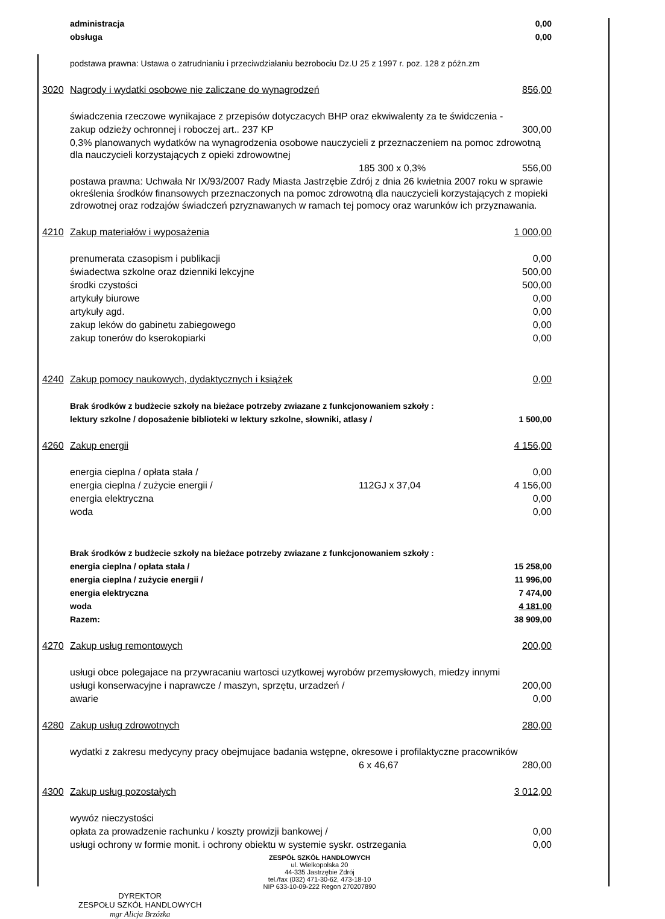| | administracja | | 0,00 |
| | obsługa | | 0,00 |
| | podstawa prawna: Ustawa o zatrudnianiu i przeciwdziałaniu bezrobociu Dz.U 25 z 1997 r. poz. 128 z póżn.zm | | |
| 3020 | Nagrody i wydatki osobowe nie zaliczane do wynagrodzeń | | 856,00 |
| | świadczenia rzeczowe wynikajace z przepisów dotyczacych BHP oraz ekwiwalenty za te świdczenia - | | |
| | zakup odzieży ochronnej i roboczej art.. 237 KP | | 300,00 |
| | 0,3% planowanych wydatków na wynagrodzenia osobowe nauczycieli z przeznaczeniem na pomoc zdrowotną dla nauczycieli korzystających z opieki zdrowowtnej | | |
| | | 185 300 x 0,3% | 556,00 |
| | postawa prawna: Uchwała Nr IX/93/2007 Rady Miasta Jastrzębie Zdrój z dnia 26 kwietnia 2007 roku w sprawie określenia środków finansowych przeznaczonych na pomoc zdrowotną dla nauczycieli korzystających z mopieki zdrowotnej oraz rodzajów świadczeń pzryznawanych w ramach tej pomocy oraz warunków ich przyznawania. | | |
| 4210 | Zakup materiałów i wyposażenia | | 1 000,00 |
| | prenumerata czasopism i publikacji | | 0,00 |
| | świadectwa szkolne oraz dzienniki lekcyjne | | 500,00 |
| | środki czystości | | 500,00 |
| | artykuły biurowe | | 0,00 |
| | artykuły agd. | | 0,00 |
| | zakup leków do gabinetu zabiegowego | | 0,00 |
| | zakup tonerów do kserokopiarki | | 0,00 |
| 4240 | Zakup pomocy naukowych, dydaktycznych i książek | | 0,00 |
| | Brak środków z budżecie szkoły na bieżace potrzeby zwiazane z funkcjonowaniem szkoły : | | |
| | lektury szkolne / doposażenie biblioteki w lektury szkolne, słowniki, atlasy / | | 1 500,00 |
| 4260 | Zakup energii | | 4 156,00 |
| | energia cieplna / opłata stała / | | 0,00 |
| | energia cieplna / zużycie energii / | 112GJ x 37,04 | 4 156,00 |
| | energia elektryczna | | 0,00 |
| | woda | | 0,00 |
| | Brak środków z budżecie szkoły na bieżace potrzeby zwiazane z funkcjonowaniem szkoły : | | |
| | energia cieplna / opłata stała / | | 15 258,00 |
| | energia cieplna / zużycie energii / | | 11 996,00 |
| | energia elektryczna | | 7 474,00 |
| | woda | | 4 181,00 |
| | Razem: | | 38 909,00 |
| 4270 | Zakup usług remontowych | | 200,00 |
| | usługi obce polegajace na przywracaniu wartosci uzytkowej wyrobów przemysłowych, miedzy innymi | | |
| | usługi konserwacyjne i naprawcze / maszyn, sprzętu, urzadzeń / | | 200,00 |
| | awarie | | 0,00 |
| 4280 | Zakup usług zdrowotnych | | 280,00 |
| | wydatki z zakresu medycyny pracy obejmujace badania wstępne, okresowe i profilaktyczne pracowników | | |
| | | 6 x 46,67 | 280,00 |
| 4300 | Zakup usług pozostałych | | 3 012,00 |
| | wywóz nieczystości | | |
| | opłata za prowadzenie rachunku / koszty prowizji bankowej / | | 0,00 |
| | usługi ochrony w formie monit. i ochrony obiektu w systemie syskr. ostrzegania | | 0,00 |
ZESPÓŁ SZKÓŁ HANDLOWYCH
ul. Wielkopolska 20
44-335 Jastrzębie Zdrój
tel./fax (032) 471-30-62, 473-18-10
NIP 633-10-09-222 Regon 270207890
DYREKTOR
ZESPOŁU SZKÓŁ HANDLOWYCH
mgr Alicja Brzózka